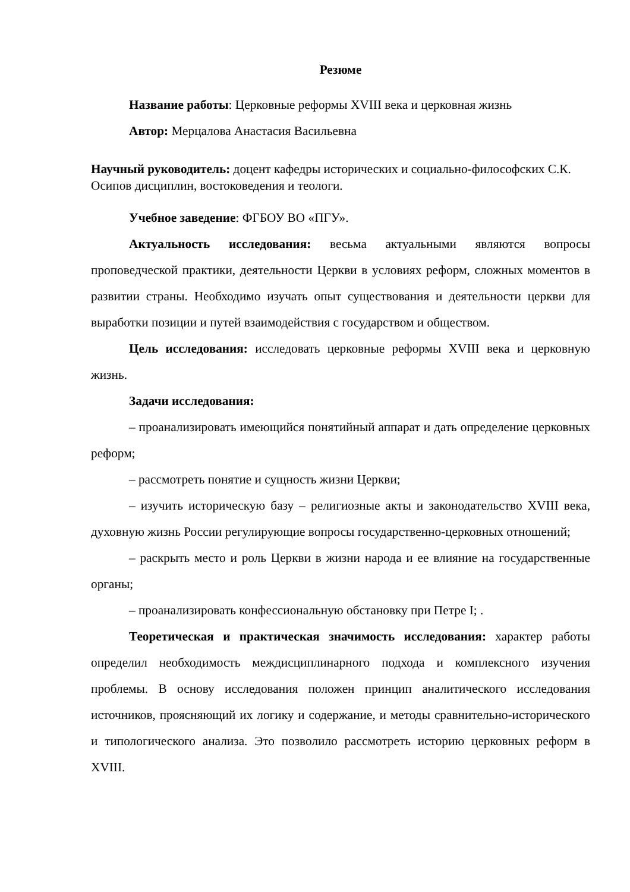Резюме
Название работы: Церковные реформы XVIII века и церковная жизнь
Автор: Мерцалова Анастасия Васильевна
Научный руководитель: доцент кафедры исторических и социально-философских С.К. Осипов дисциплин, востоковедения и теологи.
Учебное заведение: ФГБОУ ВО «ПГУ».
Актуальность исследования: весьма актуальными являются вопросы проповедческой практики, деятельности Церкви в условиях реформ, сложных моментов в развитии страны. Необходимо изучать опыт существования и деятельности церкви для выработки позиции и путей взаимодействия с государством и обществом.
Цель исследования: исследовать церковные реформы XVIII века и церковную жизнь.
Задачи исследования:
– проанализировать имеющийся понятийный аппарат и дать определение церковных реформ;
– рассмотреть понятие и сущность жизни Церкви;
– изучить историческую базу – религиозные акты и законодательство XVIII века, духовную жизнь России регулирующие вопросы государственно-церковных отношений;
– раскрыть место и роль Церкви в жизни народа и ее влияние на государственные органы;
– проанализировать конфессиональную обстановку при Петре I; .
Теоретическая и практическая значимость исследования: характер работы определил необходимость междисциплинарного подхода и комплексного изучения проблемы. В основу исследования положен принцип аналитического исследования источников, проясняющий их логику и содержание, и методы сравнительно-исторического и типологического анализа. Это позволило рассмотреть историю церковных реформ в XVIII.